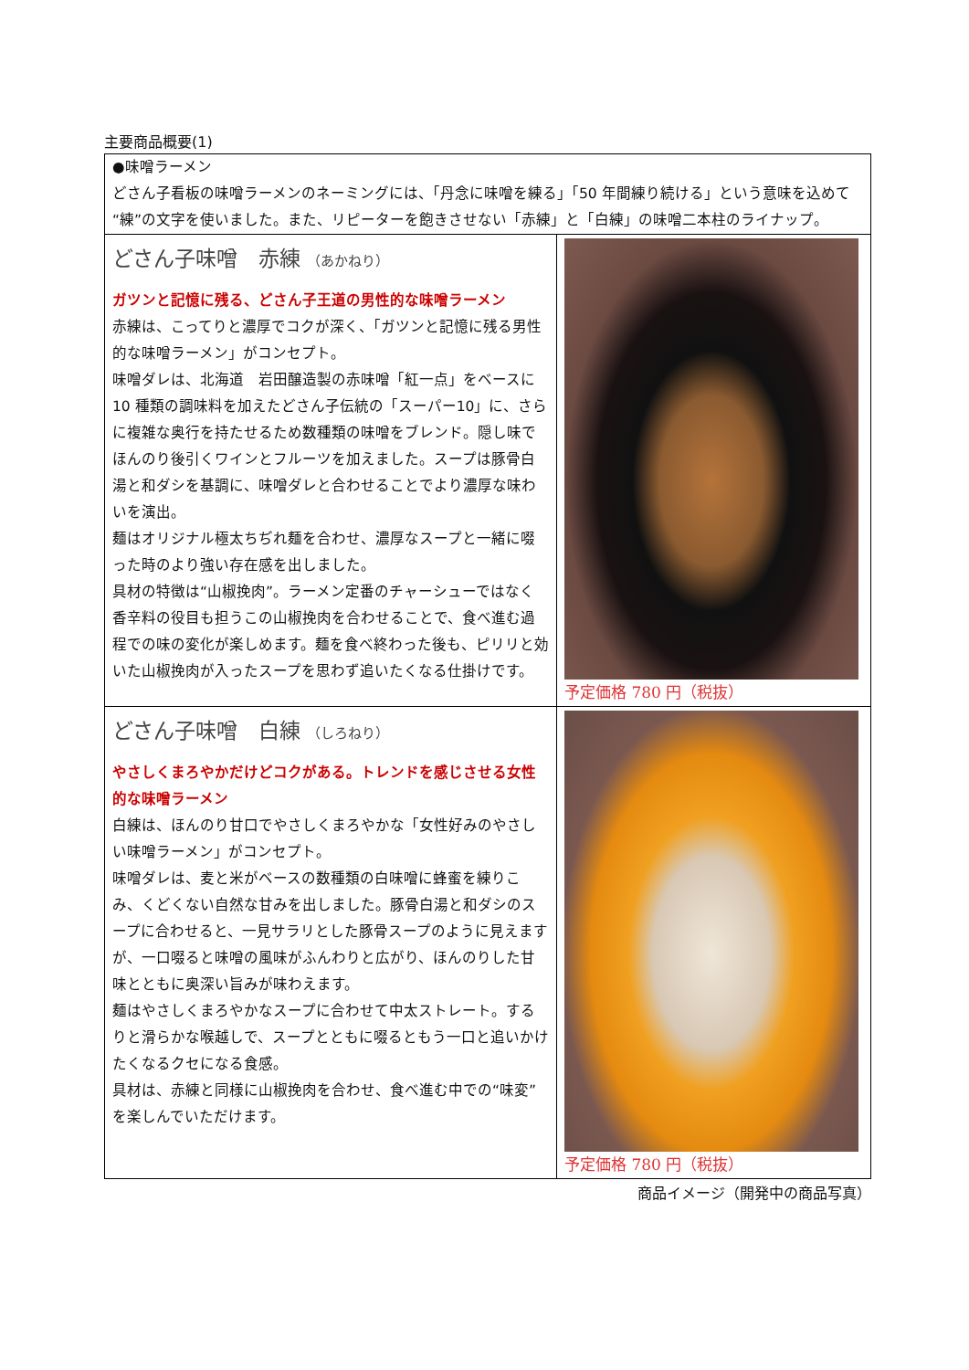主要商品概要(1)
| ●味噌ラーメン どさん子看板の味噌ラーメンのネーミングには、「丹念に味噌を練る」「50 年間練り続ける」という意味を込めて“練”の文字を使いました。また、リピーターを飽きさせない「赤練」と「白練」の味噌二本柱のライナップ。 | |
| どさん子味噌 赤練 （あかねり） ガツンと記憶に残る、どさん子王道の男性的な味噌ラーメン 赤練は、こってりと濃厚でコクが深く、「ガツンと記憶に残る男性的な味噌ラーメン」がコンセプト。 味噌ダレは、北海道 岩田醸造製の赤味噌「紅一点」をベースに 10 種類の調味料を加えたどさん子伝統の「スーパー10」に、さらに複雑な奥行を持たせるため数種類の味噌をブレンド。隠し味でほんのり後引くワインとフルーツを加えました。スープは豚骨白湯と和ダシを基調に、味噌ダレと合わせることでより濃厚な味わいを演出。 麺はオリジナル極太ちぢれ麺を合わせ、濃厚なスープと一緒に啜った時のより強い存在感を出しました。 具材の特徴は“山椒挽肉”。ラーメン定番のチャーシューではなく香辛料の役目も担うこの山椒挽肉を合わせることで、食べ進む過程での味の変化が楽しめます。麺を食べ終わった後も、ピリリと効いた山椒挽肉が入ったスープを思わず追いたくなる仕掛けです。 | 予定価格 780 円（税抜） |
| どさん子味噌 白練 （しろねり） やさしくまろやかだけどコクがある。トレンドを感じさせる女性的な味噌ラーメン 白練は、ほんのり甘口でやさしくまろやかな「女性好みのやさしい味噌ラーメン」がコンセプト。 味噌ダレは、麦と米がベースの数種類の白味噌に蜂蜜を練りこみ、くどくない自然な甘みを出しました。豚骨白湯と和ダシのスープに合わせると、一見サラリとした豚骨スープのように見えますが、一口啜ると味噌の風味がふんわりと広がり、ほんのりした甘味とともに奥深い旨みが味わえます。 麺はやさしくまろやかなスープに合わせて中太ストレート。するりと滑らかな喉越しで、スープとともに啜るともう一口と追いかけたくなるクセになる食感。 具材は、赤練と同様に山椒挽肉を合わせ、食べ進む中での“味変”を楽しんでいただけます。 | 予定価格 780 円（税抜） |
商品イメージ（開発中の商品写真）